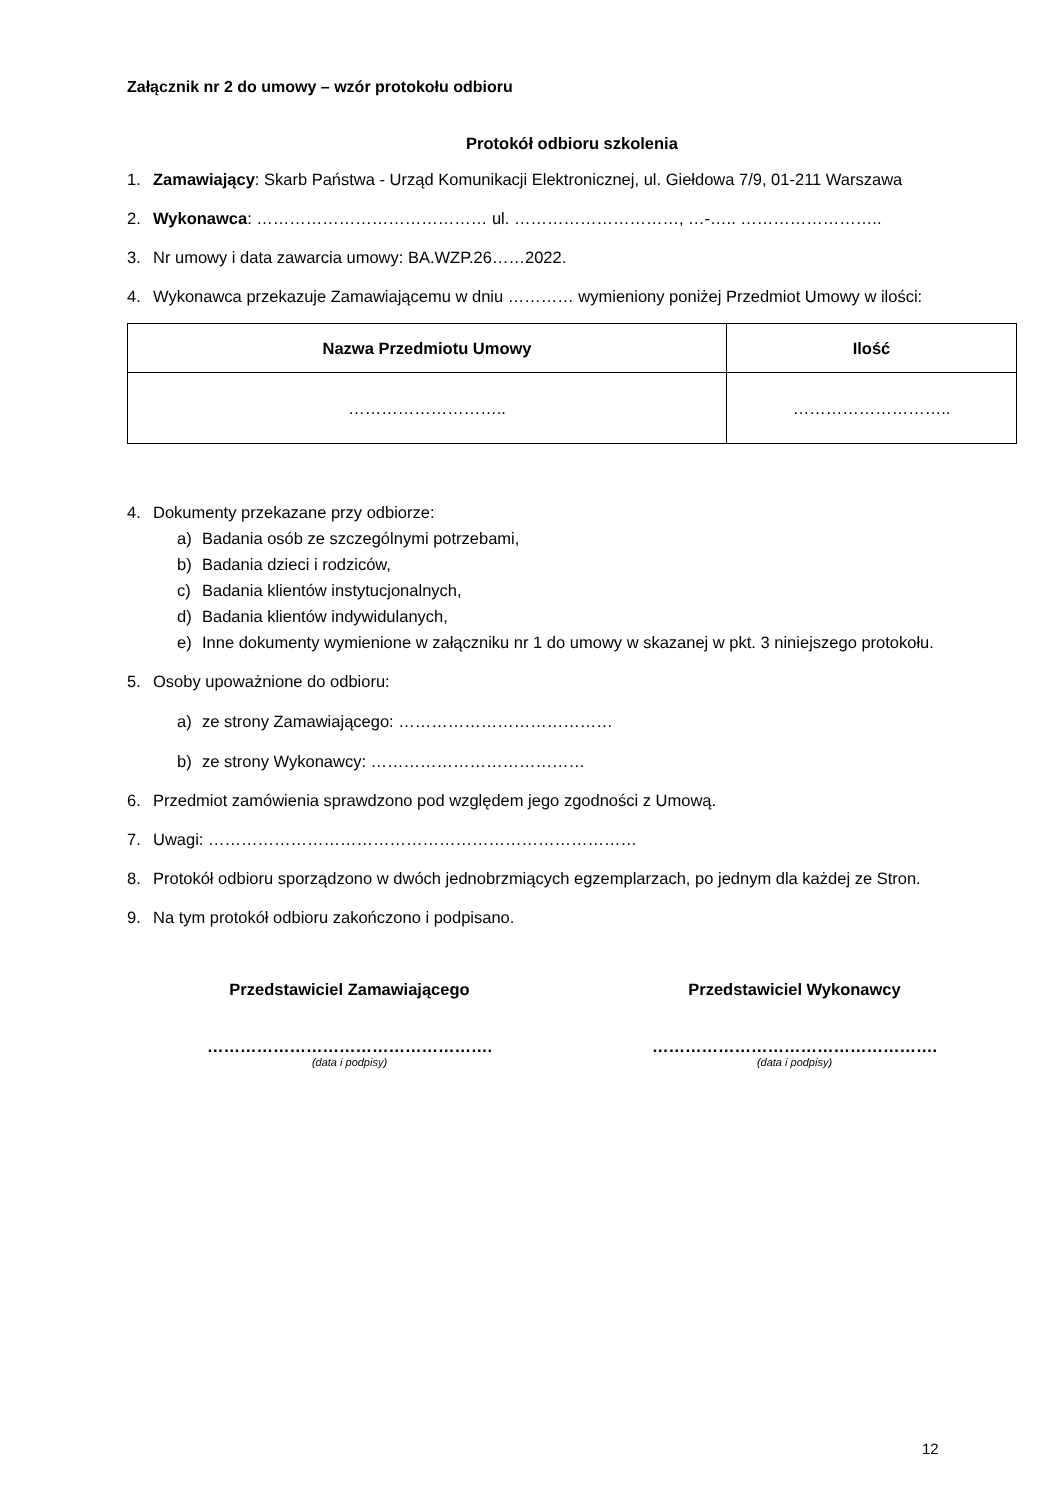Załącznik nr 2 do umowy – wzór protokołu odbioru
Protokół odbioru szkolenia
1. Zamawiający: Skarb Państwa - Urząd Komunikacji Elektronicznej, ul. Giełdowa 7/9, 01-211 Warszawa
2. Wykonawca: …………………………………… ul. …………………………, …-….. ……………………..
3. Nr umowy i data zawarcia umowy: BA.WZP.26……2022.
4. Wykonawca przekazuje Zamawiającemu w dniu ………… wymieniony poniżej Przedmiot Umowy w ilości:
| Nazwa Przedmiotu Umowy | Ilość |
| --- | --- |
| ……………………….. | ……………………….. |
4. Dokumenty przekazane przy odbiorze:
a) Badania osób ze szczególnymi potrzebami,
b) Badania dzieci i rodziców,
c) Badania klientów instytucjonalnych,
d) Badania klientów indywidulanych,
e) Inne dokumenty wymienione w załączniku nr 1 do umowy w skazanej w pkt. 3 niniejszego protokołu.
5. Osoby upoważnione do odbioru:
a) ze strony Zamawiającego: …………………………………
b) ze strony Wykonawcy: …………………………………
6. Przedmiot zamówienia sprawdzono pod względem jego zgodności z Umową.
7. Uwagi: ……………………………………………………………………
8. Protokół odbioru sporządzono w dwóch jednobrzmiących egzemplarzach, po jednym dla każdej ze Stron.
9. Na tym protokół odbioru zakończono i podpisano.
Przedstawiciel Zamawiającego
…………………………………………….
(data i podpisy)
Przedstawiciel Wykonawcy
…………………………………………….
(data i podpisy)
12